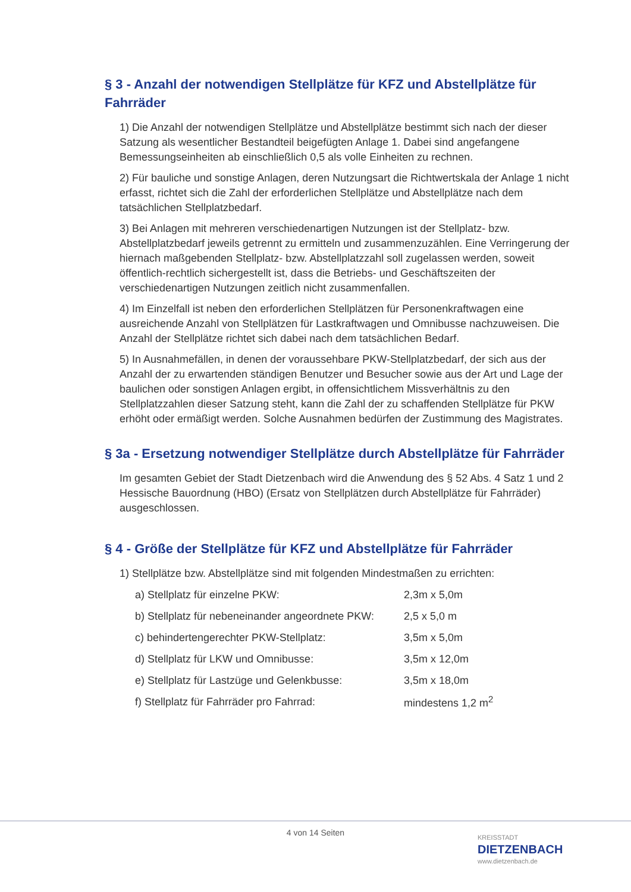§ 3 - Anzahl der notwendigen Stellplätze für KFZ und Abstellplätze für Fahrräder
1) Die Anzahl der notwendigen Stellplätze und Abstellplätze bestimmt sich nach der dieser Satzung als wesentlicher Bestandteil beigefügten Anlage 1. Dabei sind angefangene Bemessungseinheiten ab einschließlich 0,5 als volle Einheiten zu rechnen.
2) Für bauliche und sonstige Anlagen, deren Nutzungsart die Richtwertskala der Anlage 1 nicht erfasst, richtet sich die Zahl der erforderlichen Stellplätze und Abstellplätze nach dem tatsächlichen Stellplatzbedarf.
3) Bei Anlagen mit mehreren verschiedenartigen Nutzungen ist der Stellplatz- bzw. Abstellplatzbedarf jeweils getrennt zu ermitteln und zusammenzuzählen. Eine Verringerung der hiernach maßgebenden Stellplatz- bzw. Abstellplatzzahl soll zugelassen werden, soweit öffentlich-rechtlich sichergestellt ist, dass die Betriebs- und Geschäftszeiten der verschiedenartigen Nutzungen zeitlich nicht zusammenfallen.
4) Im Einzelfall ist neben den erforderlichen Stellplätzen für Personenkraftwagen eine ausreichende Anzahl von Stellplätzen für Lastkraftwagen und Omnibusse nachzuweisen. Die Anzahl der Stellplätze richtet sich dabei nach dem tatsächlichen Bedarf.
5) In Ausnahmefällen, in denen der voraussehbare PKW-Stellplatzbedarf, der sich aus der Anzahl der zu erwartenden ständigen Benutzer und Besucher sowie aus der Art und Lage der baulichen oder sonstigen Anlagen ergibt, in offensichtlichem Missverhältnis zu den Stellplatzzahlen dieser Satzung steht, kann die Zahl der zu schaffenden Stellplätze für PKW erhöht oder ermäßigt werden. Solche Ausnahmen bedürfen der Zustimmung des Magistrates.
§ 3a - Ersetzung notwendiger Stellplätze durch Abstellplätze für Fahrräder
Im gesamten Gebiet der Stadt Dietzenbach wird die Anwendung des § 52 Abs. 4 Satz 1 und 2 Hessische Bauordnung (HBO) (Ersatz von Stellplätzen durch Abstellplätze für Fahrräder) ausgeschlossen.
§ 4 - Größe der Stellplätze für KFZ und Abstellplätze für Fahrräder
1) Stellplätze bzw. Abstellplätze sind mit folgenden Mindestmaßen zu errichten:
| a) Stellplatz für einzelne PKW: | 2,3m x 5,0m |
| b) Stellplatz für nebeneinander angeordnete PKW: | 2,5 x 5,0 m |
| c) behindertengerechter PKW-Stellplatz: | 3,5m x 5,0m |
| d) Stellplatz für LKW und Omnibusse: | 3,5m x 12,0m |
| e) Stellplatz für Lastzüge und Gelenkbusse: | 3,5m x 18,0m |
| f) Stellplatz für Fahrräder pro Fahrrad: | mindestens 1,2 m<sup>2</sup> |
4 von 14 Seiten
KREISSTADT
DIETZENBACH
www.dietzenbach.de